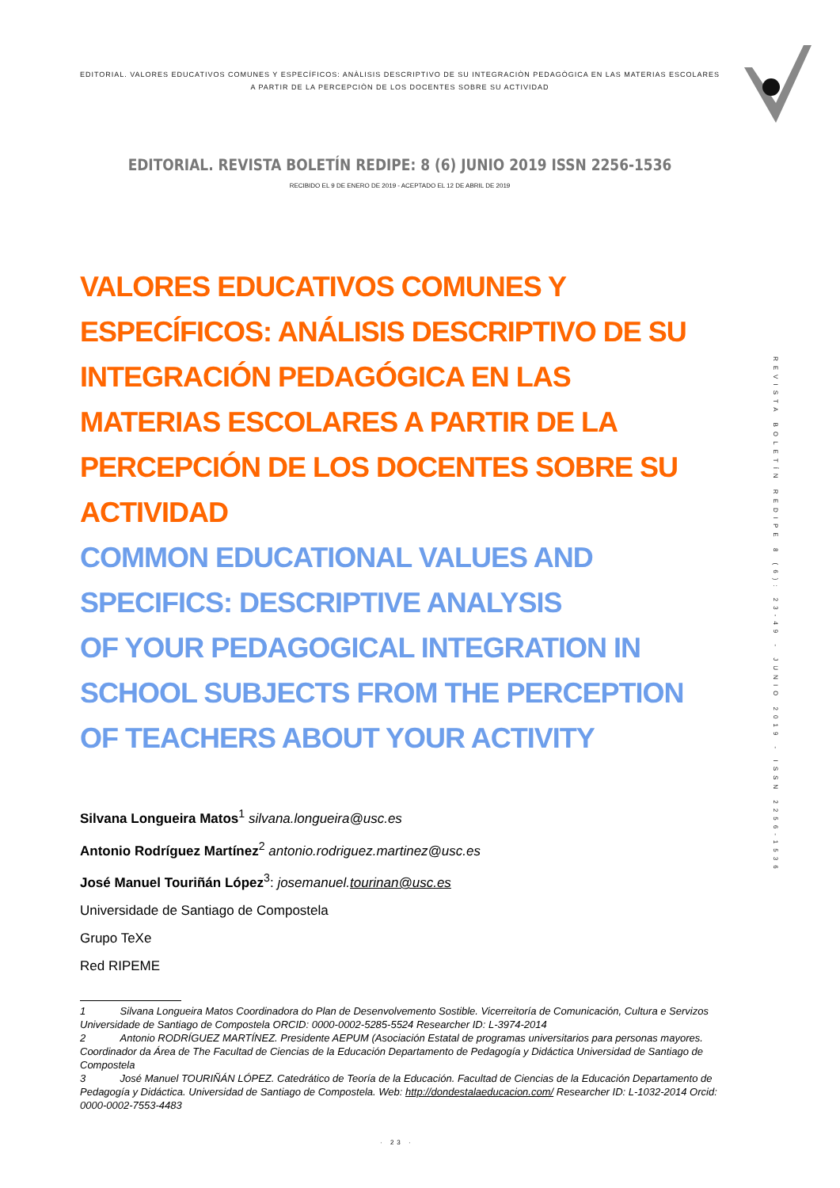EDITORIAL. VALORES EDUCATIVOS COMUNES Y ESPECÍFICOS: ANÀLISIS DESCRIPTIVO DE SU INTEGRACIÒN PEDAGÒGICA EN LAS MATERIAS ESCOLARES A PARTIR DE LA PERCEPCIÒN DE LOS DOCENTES SOBRE SU ACTIVIDAD
EDITORIAL. REVISTA BOLETÍN REDIPE: 8 (6) JUNIO 2019 ISSN 2256-1536
RECIBIDO EL 9 DE ENERO DE 2019 - ACEPTADO EL 12 DE ABRIL DE 2019
REVISTA BOLETÍN REDIPE 8 (6): 23-49 - JUNIO 2019 - ISSN 2256-1536
VALORES EDUCATIVOS COMUNES Y ESPECÍFICOS: ANÁLISIS DESCRIPTIVO DE SU INTEGRACIÓN PEDAGÓGICA EN LAS MATERIAS ESCOLARES A PARTIR DE LA PERCEPCIÓN DE LOS DOCENTES SOBRE SU ACTIVIDAD
COMMON EDUCATIONAL VALUES AND SPECIFICS: DESCRIPTIVE ANALYSIS
OF YOUR PEDAGOGICAL INTEGRATION IN SCHOOL SUBJECTS FROM THE PERCEPTION OF TEACHERS ABOUT YOUR ACTIVITY
Silvana Longueira Matos<sup>1</sup> silvana.longueira@usc.es
Antonio Rodríguez Martínez<sup>2</sup> antonio.rodriguez.martinez@usc.es
José Manuel Touriñán López<sup>3</sup>: josemanuel.tourinan@usc.es
Universidade de Santiago de Compostela
Grupo TeXe
Red RIPEME
1 Silvana Longueira Matos Coordinadora do Plan de Desenvolvemento Sostible. Vicerreitoría de Comunicación, Cultura e Servizos Universidade de Santiago de Compostela ORCID: 0000-0002-5285-5524 Researcher ID: L-3974-2014
2 Antonio RODRÍGUEZ MARTÍNEZ. Presidente AEPUM (Asociación Estatal de programas universitarios para personas mayores. Coordinador da Área de The Facultad de Ciencias de la Educación Departamento de Pedagogía y Didáctica Universidad de Santiago de Compostela
3 José Manuel TOURIÑÁN LÓPEZ. Catedrático de Teoría de la Educación. Facultad de Ciencias de la Educación Departamento de Pedagogía y Didáctica. Universidad de Santiago de Compostela. Web: http://dondestalaeducacion.com/ Researcher ID: L-1032-2014 Orcid: 0000-0002-7553-4483
· 23 ·